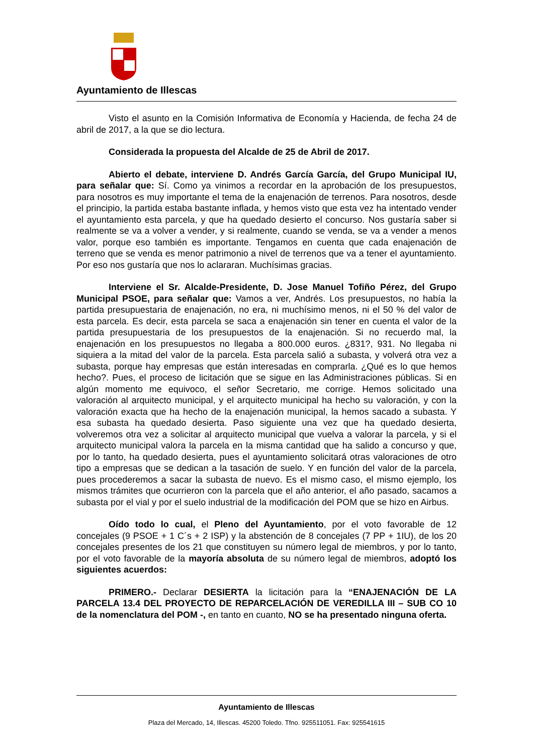Ayuntamiento de Illescas
Visto el asunto en la Comisión Informativa de Economía y Hacienda, de fecha 24 de abril de 2017, a la que se dio lectura.
Considerada la propuesta del Alcalde de 25 de Abril de 2017.
Abierto el debate, interviene D. Andrés García García, del Grupo Municipal IU, para señalar que: Sí. Como ya vinimos a recordar en la aprobación de los presupuestos, para nosotros es muy importante el tema de la enajenación de terrenos. Para nosotros, desde el principio, la partida estaba bastante inflada, y hemos visto que esta vez ha intentado vender el ayuntamiento esta parcela, y que ha quedado desierto el concurso. Nos gustaría saber si realmente se va a volver a vender, y si realmente, cuando se venda, se va a vender a menos valor, porque eso también es importante. Tengamos en cuenta que cada enajenación de terreno que se venda es menor patrimonio a nivel de terrenos que va a tener el ayuntamiento. Por eso nos gustaría que nos lo aclararan. Muchísimas gracias.
Interviene el Sr. Alcalde-Presidente, D. Jose Manuel Tofiño Pérez, del Grupo Municipal PSOE, para señalar que: Vamos a ver, Andrés. Los presupuestos, no había la partida presupuestaria de enajenación, no era, ni muchísimo menos, ni el 50 % del valor de esta parcela. Es decir, esta parcela se saca a enajenación sin tener en cuenta el valor de la partida presupuestaria de los presupuestos de la enajenación. Si no recuerdo mal, la enajenación en los presupuestos no llegaba a 800.000 euros. ¿831?, 931. No llegaba ni siquiera a la mitad del valor de la parcela. Esta parcela salió a subasta, y volverá otra vez a subasta, porque hay empresas que están interesadas en comprarla. ¿Qué es lo que hemos hecho?. Pues, el proceso de licitación que se sigue en las Administraciones públicas. Si en algún momento me equivoco, el señor Secretario, me corrige. Hemos solicitado una valoración al arquitecto municipal, y el arquitecto municipal ha hecho su valoración, y con la valoración exacta que ha hecho de la enajenación municipal, la hemos sacado a subasta. Y esa subasta ha quedado desierta. Paso siguiente una vez que ha quedado desierta, volveremos otra vez a solicitar al arquitecto municipal que vuelva a valorar la parcela, y si el arquitecto municipal valora la parcela en la misma cantidad que ha salido a concurso y que, por lo tanto, ha quedado desierta, pues el ayuntamiento solicitará otras valoraciones de otro tipo a empresas que se dedican a la tasación de suelo. Y en función del valor de la parcela, pues procederemos a sacar la subasta de nuevo. Es el mismo caso, el mismo ejemplo, los mismos trámites que ocurrieron con la parcela que el año anterior, el año pasado, sacamos a subasta por el vial y por el suelo industrial de la modificación del POM que se hizo en Airbus.
Oído todo lo cual, el Pleno del Ayuntamiento, por el voto favorable de 12 concejales (9 PSOE + 1 C´s + 2 ISP) y la abstención de 8 concejales (7 PP + 1IU), de los 20 concejales presentes de los 21 que constituyen su número legal de miembros, y por lo tanto, por el voto favorable de la mayoría absoluta de su número legal de miembros, adoptó los siguientes acuerdos:
PRIMERO.- Declarar DESIERTA la licitación para la “ENAJENACIÓN DE LA PARCELA 13.4 DEL PROYECTO DE REPARCELACIÓN DE VEREDILLA III – SUB CO 10 de la nomenclatura del POM -, en tanto en cuanto, NO se ha presentado ninguna oferta.
Ayuntamiento de Illescas
Plaza del Mercado, 14, Illescas. 45200 Toledo. Tfno. 925511051. Fax: 925541615